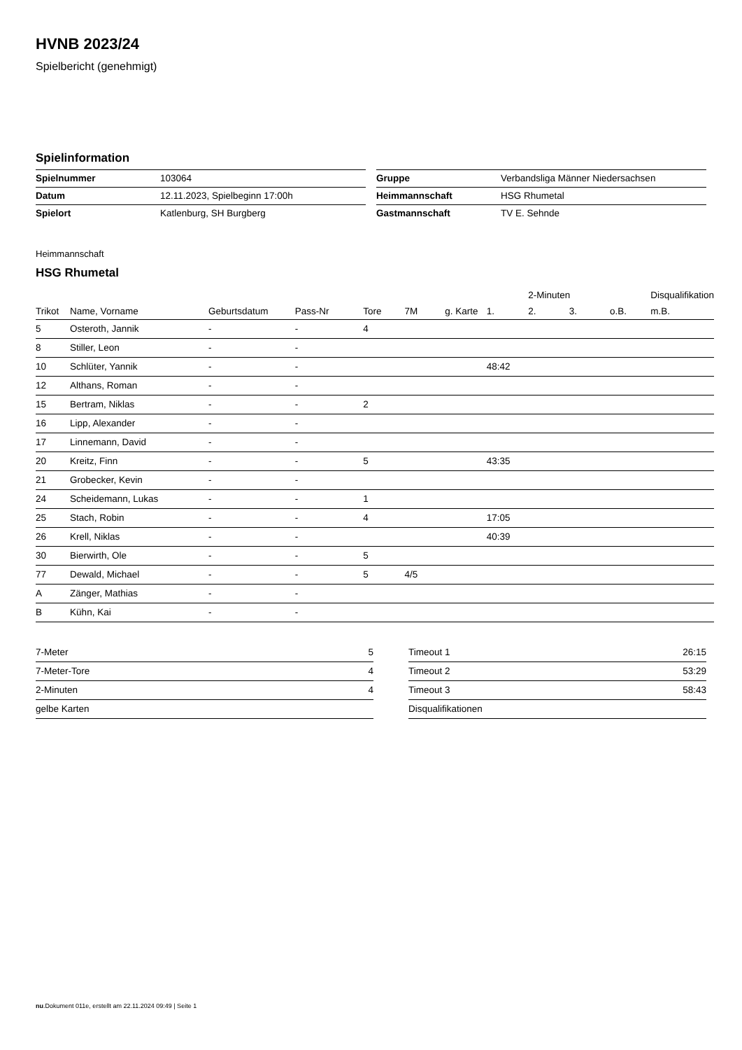HVNB 2023/24
Spielbericht (genehmigt)
Spielinformation
| Spielnummer | 103064 |
| Datum | 12.11.2023, Spielbeginn 17:00h |
| Spielort | Katlenburg, SH Burgberg |
| Gruppe | Verbandsliga Männer Niedersachsen |
| Heimmannschaft | HSG Rhumetal |
| Gastmannschaft | TV E. Sehnde |
Heimmannschaft
HSG Rhumetal
| | | | | | | | | 2-Minuten | | | Disqualifikation |
| --- | --- | --- | --- | --- | --- | --- | --- | --- | --- | --- | --- |
| Trikot | Name, Vorname | Geburtsdatum | Pass-Nr | Tore | 7M | g. Karte | 1. | 2. | 3. | o.B. | m.B. |
| 5 | Osteroth, Jannik | - | - | 4 | | | | | | | |
| 8 | Stiller, Leon | - | - | | | | | | | | |
| 10 | Schlüter, Yannik | - | - | | | | 48:42 | | | | |
| 12 | Althans, Roman | - | - | | | | | | | | |
| 15 | Bertram, Niklas | - | - | 2 | | | | | | | |
| 16 | Lipp, Alexander | - | - | | | | | | | | |
| 17 | Linnemann, David | - | - | | | | | | | | |
| 20 | Kreitz, Finn | - | - | 5 | | | 43:35 | | | | |
| 21 | Grobecker, Kevin | - | - | | | | | | | | |
| 24 | Scheidemann, Lukas | - | - | 1 | | | | | | | |
| 25 | Stach, Robin | - | - | 4 | | | 17:05 | | | | |
| 26 | Krell, Niklas | - | - | | | | 40:39 | | | | |
| 30 | Bierwirth, Ole | - | - | 5 | | | | | | | |
| 77 | Dewald, Michael | - | - | 5 | 4/5 | | | | | | |
| A | Zänger, Mathias | - | - | | | | | | | | |
| B | Kühn, Kai | - | - | | | | | | | | |
| 7-Meter | 5 |
| 7-Meter-Tore | 4 |
| 2-Minuten | 4 |
| gelbe Karten | |
| Timeout 1 | 26:15 |
| Timeout 2 | 53:29 |
| Timeout 3 | 58:43 |
| Disqualifikationen | |
nu.Dokument 011e, erstellt am 22.11.2024 09:49 | Seite 1